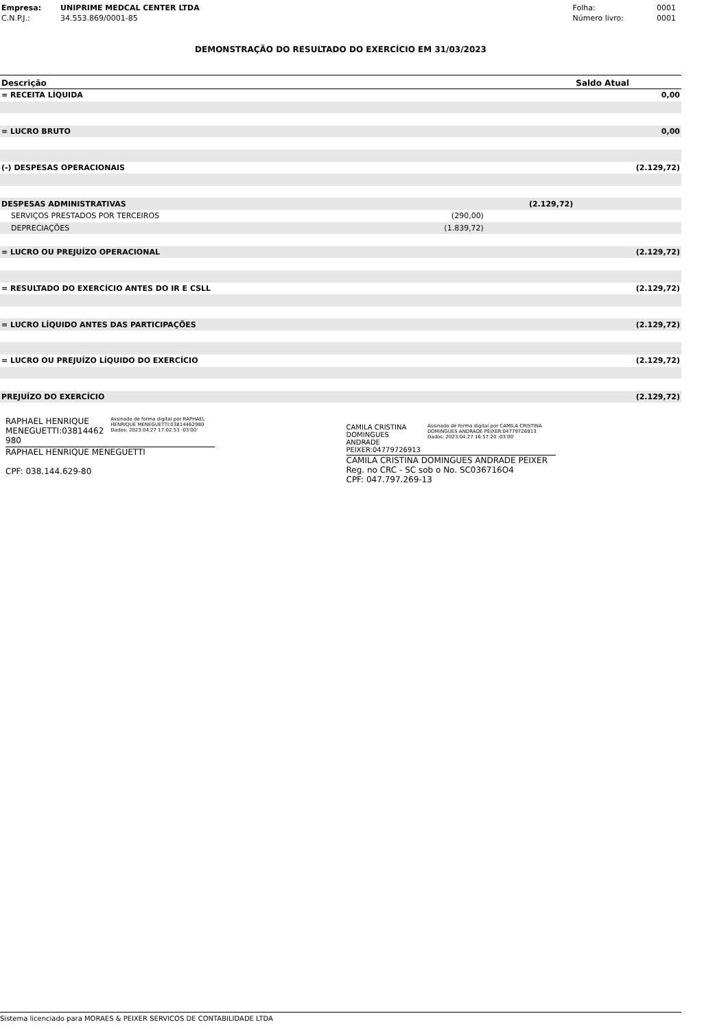| Empresa: | UNIPRIME MEDCAL CENTER LTDA |
| C.N.P.J.: | 34.553.869/0001-85 |
| Folha: | 0001 |
| Número livro: | 0001 |
DEMONSTRAÇÃO DO RESULTADO DO EXERCÍCIO EM 31/03/2023
| Descrição | | | Saldo Atual |
| --- | --- | --- | --- |
| = RECEITA LÍQUIDA | | | 0,00 |
| = LUCRO BRUTO | | | 0,00 |
| (-) DESPESAS OPERACIONAIS | | | (2.129,72) |
| DESPESAS ADMINISTRATIVAS | | (2.129,72) | |
| SERVIÇOS PRESTADOS POR TERCEIROS | (290,00) | | |
| DEPRECIAÇÕES | (1.839,72) | | |
| = LUCRO OU PREJUÍZO OPERACIONAL | | | (2.129,72) |
| = RESULTADO DO EXERCÍCIO ANTES DO IR E CSLL | | | (2.129,72) |
| = LUCRO LÍQUIDO ANTES DAS PARTICIPAÇÕES | | | (2.129,72) |
| = LUCRO OU PREJUÍZO LÍQUIDO DO EXERCÍCIO | | | (2.129,72) |
| PREJUÍZO DO EXERCÍCIO | | | (2.129,72) |
RAPHAEL HENRIQUE MENEGUETTI:03814462 980
Assinado de forma digital por RAPHAEL HENRIQUE MENEGUETTI:03814462980
Dados: 2023.04.27 17:02:53 -03'00'
RAPHAEL HENRIQUE MENEGUETTI
CPF: 038.144.629-80
CAMILA CRISTINA DOMINGUES ANDRADE PEIXER:04779726913
Assinado de forma digital por CAMILA CRISTINA DOMINGUES ANDRADE PEIXER:04779726913
Dados: 2023.04.27 16:57:20 -03'00'
CAMILA CRISTINA DOMINGUES ANDRADE PEIXER
Reg. no CRC - SC sob o No. SC036716O4
CPF: 047.797.269-13
Sistema licenciado para MORAES & PEIXER SERVICOS DE CONTABILIDADE LTDA